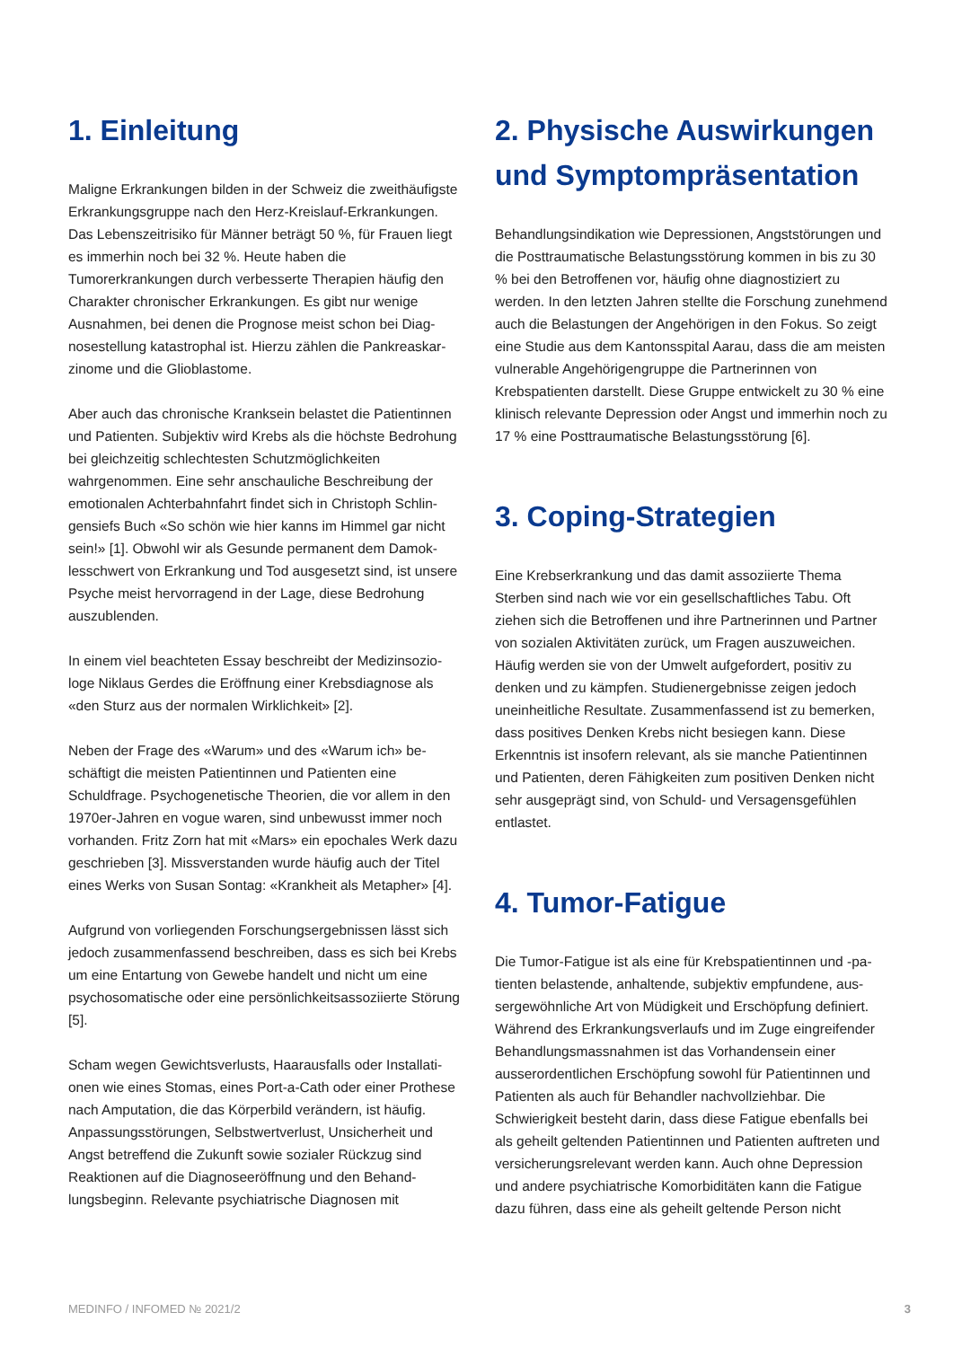1. Einleitung
Maligne Erkrankungen bilden in der Schweiz die zweithäu­figste Erkrankungsgruppe nach den Herz-Kreislauf-Erkran­kungen. Das Lebenszeitrisiko für Männer beträgt 50 %, für Frauen liegt es immerhin noch bei 32 %. Heute haben die Tumorerkrankungen durch verbesserte Therapien häufig den Charakter chronischer Erkrankungen. Es gibt nur wenige Ausnahmen, bei denen die Prognose meist schon bei Diag­nosestellung katastrophal ist. Hierzu zählen die Pankreaskar­zinome und die Glioblastome.
Aber auch das chronische Kranksein belastet die Patientin­nen und Patienten. Subjektiv wird Krebs als die höchste Be­drohung bei gleichzeitig schlechtesten Schutzmöglichkeiten wahrgenommen. Eine sehr anschauliche Beschreibung der emotionalen Achterbahnfahrt findet sich in Christoph Schlin­gensiefs Buch «So schön wie hier kanns im Himmel gar nicht sein!» [1]. Obwohl wir als Gesunde permanent dem Damok­lesschwert von Erkrankung und Tod ausgesetzt sind, ist un­sere Psyche meist hervorragend in der Lage, diese Bedro­hung auszublenden.
In einem viel beachteten Essay beschreibt der Medizinsozio­loge Niklaus Gerdes die Eröffnung einer Krebsdiagnose als «den Sturz aus der normalen Wirklichkeit» [2].
Neben der Frage des «Warum» und des «Warum ich» be­schäftigt die meisten Patientinnen und Patienten eine Schuldfrage. Psychogenetische Theorien, die vor allem in den 1970er-Jahren en vogue waren, sind unbewusst immer noch vorhanden. Fritz Zorn hat mit «Mars» ein epochales Werk dazu geschrieben [3]. Missverstanden wurde häufig auch der Titel eines Werks von Susan Sontag: «Krankheit als Metapher» [4].
Aufgrund von vorliegenden Forschungsergebnissen lässt sich jedoch zusammenfassend beschreiben, dass es sich bei Krebs um eine Entartung von Gewebe handelt und nicht um eine psychosomatische oder eine persönlichkeitsassoziierte Störung [5].
Scham wegen Gewichtsverlusts, Haarausfalls oder Installati­onen wie eines Stomas, eines Port-a-Cath oder einer Pro­these nach Amputation, die das Körperbild verändern, ist häufig. Anpassungsstörungen, Selbstwertverlust, Unsicher­heit und Angst betreffend die Zukunft sowie sozialer Rückzug sind Reaktionen auf die Diagnoseeröffnung und den Behand­lungsbeginn. Relevante psychiatrische Diagnosen mit
2. Physische Auswirkungen und Symptompräsentation
Behandlungsindikation wie Depressionen, Angststörungen und die Posttraumatische Belastungsstörung kommen in bis zu 30 % bei den Betroffenen vor, häufig ohne diagnostiziert zu werden. In den letzten Jahren stellte die Forschung zu­nehmend auch die Belastungen der Angehörigen in den Fo­kus. So zeigt eine Studie aus dem Kantonsspital Aarau, dass die am meisten vulnerable Angehörigengruppe die Partnerin­nen von Krebspatienten darstellt. Diese Gruppe entwickelt zu 30 % eine klinisch relevante Depression oder Angst und im­merhin noch zu 17 % eine Posttraumatische Belastungsstö­rung [6].
3. Coping-Strategien
Eine Krebserkrankung und das damit assoziierte Thema Sterben sind nach wie vor ein gesellschaftliches Tabu. Oft ziehen sich die Betroffenen und ihre Partnerinnen und Part­ner von sozialen Aktivitäten zurück, um Fragen auszuwei­chen. Häufig werden sie von der Umwelt aufgefordert, positiv zu denken und zu kämpfen. Studienergebnisse zeigen je­doch uneinheitliche Resultate. Zusammenfassend ist zu be­merken, dass positives Denken Krebs nicht besiegen kann. Diese Erkenntnis ist insofern relevant, als sie manche Patien­tinnen und Patienten, deren Fähigkeiten zum positiven Den­ken nicht sehr ausgeprägt sind, von Schuld- und Versagens­gefühlen entlastet.
4. Tumor-Fatigue
Die Tumor-Fatigue ist als eine für Krebspatientinnen und -pa­tienten belastende, anhaltende, subjektiv empfundene, aus­sergewöhnliche Art von Müdigkeit und Erschöpfung definiert. Während des Erkrankungsverlaufs und im Zuge eingreifen­der Behandlungsmassnahmen ist das Vorhandensein einer ausserordentlichen Erschöpfung sowohl für Patientinnen und Patienten als auch für Behandler nachvollziehbar. Die Schwierigkeit besteht darin, dass diese Fatigue ebenfalls bei als geheilt geltenden Patientinnen und Patienten auftreten und versicherungsrelevant werden kann. Auch ohne Depres­sion und andere psychiatrische Komorbiditäten kann die Fati­gue dazu führen, dass eine als geheilt geltende Person nicht
MEDINFO / INFOMED № 2021/2 3